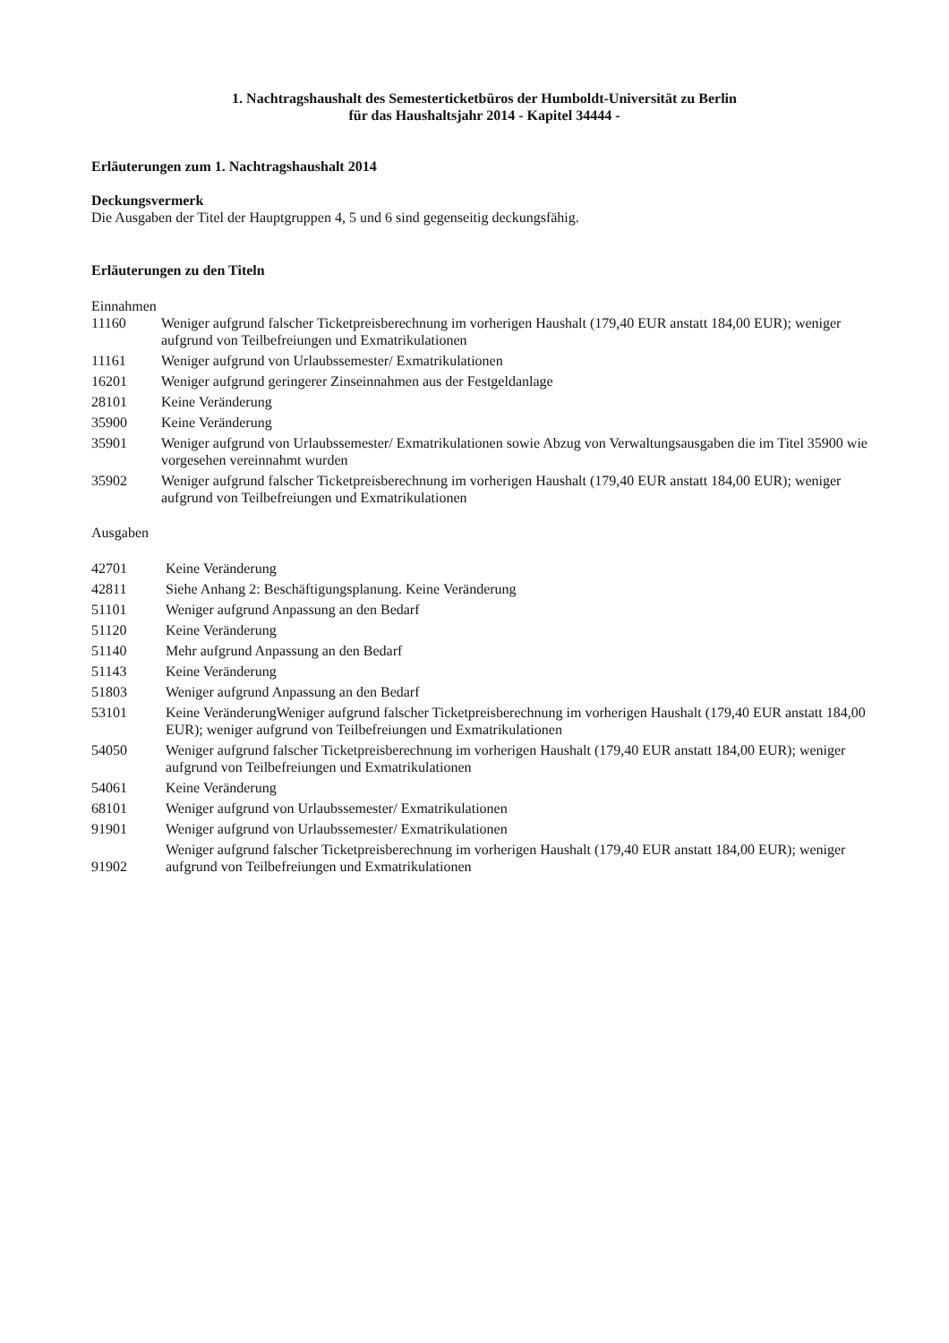1. Nachtragshaushalt des Semesterticketbüros der Humboldt-Universität zu Berlin
für das Haushaltsjahr 2014 - Kapitel 34444 -
Erläuterungen zum 1. Nachtragshaushalt 2014
Deckungsvermerk
Die Ausgaben der Titel der Hauptgruppen 4, 5 und 6 sind gegenseitig deckungsfähig.
Erläuterungen zu den Titeln
Einnahmen
| 11160 | Weniger aufgrund falscher Ticketpreisberechnung im vorherigen Haushalt (179,40 EUR anstatt 184,00 EUR); weniger aufgrund von Teilbefreiungen und Exmatrikulationen |
| 11161 | Weniger aufgrund von Urlaubssemester/ Exmatrikulationen |
| 16201 | Weniger aufgrund geringerer Zinseinnahmen aus der Festgeldanlage |
| 28101 | Keine Veränderung |
| 35900 | Keine Veränderung |
| 35901 | Weniger aufgrund von Urlaubssemester/ Exmatrikulationen sowie Abzug von Verwaltungsausgaben die im Titel 35900 wie vorgesehen vereinnahmt wurden |
| 35902 | Weniger aufgrund falscher Ticketpreisberechnung im vorherigen Haushalt (179,40 EUR anstatt 184,00 EUR); weniger aufgrund von Teilbefreiungen und Exmatrikulationen |
Ausgaben
| 42701 | Keine Veränderung |
| 42811 | Siehe Anhang 2: Beschäftigungsplanung. Keine Veränderung |
| 51101 | Weniger aufgrund Anpassung an den Bedarf |
| 51120 | Keine Veränderung |
| 51140 | Mehr aufgrund Anpassung an den Bedarf |
| 51143 | Keine Veränderung |
| 51803 | Weniger aufgrund Anpassung an den Bedarf |
| 53101 | Keine VeränderungWeniger aufgrund falscher Ticketpreisberechnung im vorherigen Haushalt (179,40 EUR anstatt 184,00 EUR); weniger aufgrund von Teilbefreiungen und Exmatrikulationen |
| 54050 | Weniger aufgrund falscher Ticketpreisberechnung im vorherigen Haushalt (179,40 EUR anstatt 184,00 EUR); weniger aufgrund von Teilbefreiungen und Exmatrikulationen |
| 54061 | Keine Veränderung |
| 68101 | Weniger aufgrund von Urlaubssemester/ Exmatrikulationen |
| 91901 | Weniger aufgrund von Urlaubssemester/ Exmatrikulationen |
| 91902 | Weniger aufgrund falscher Ticketpreisberechnung im vorherigen Haushalt (179,40 EUR anstatt 184,00 EUR); weniger aufgrund von Teilbefreiungen und Exmatrikulationen |